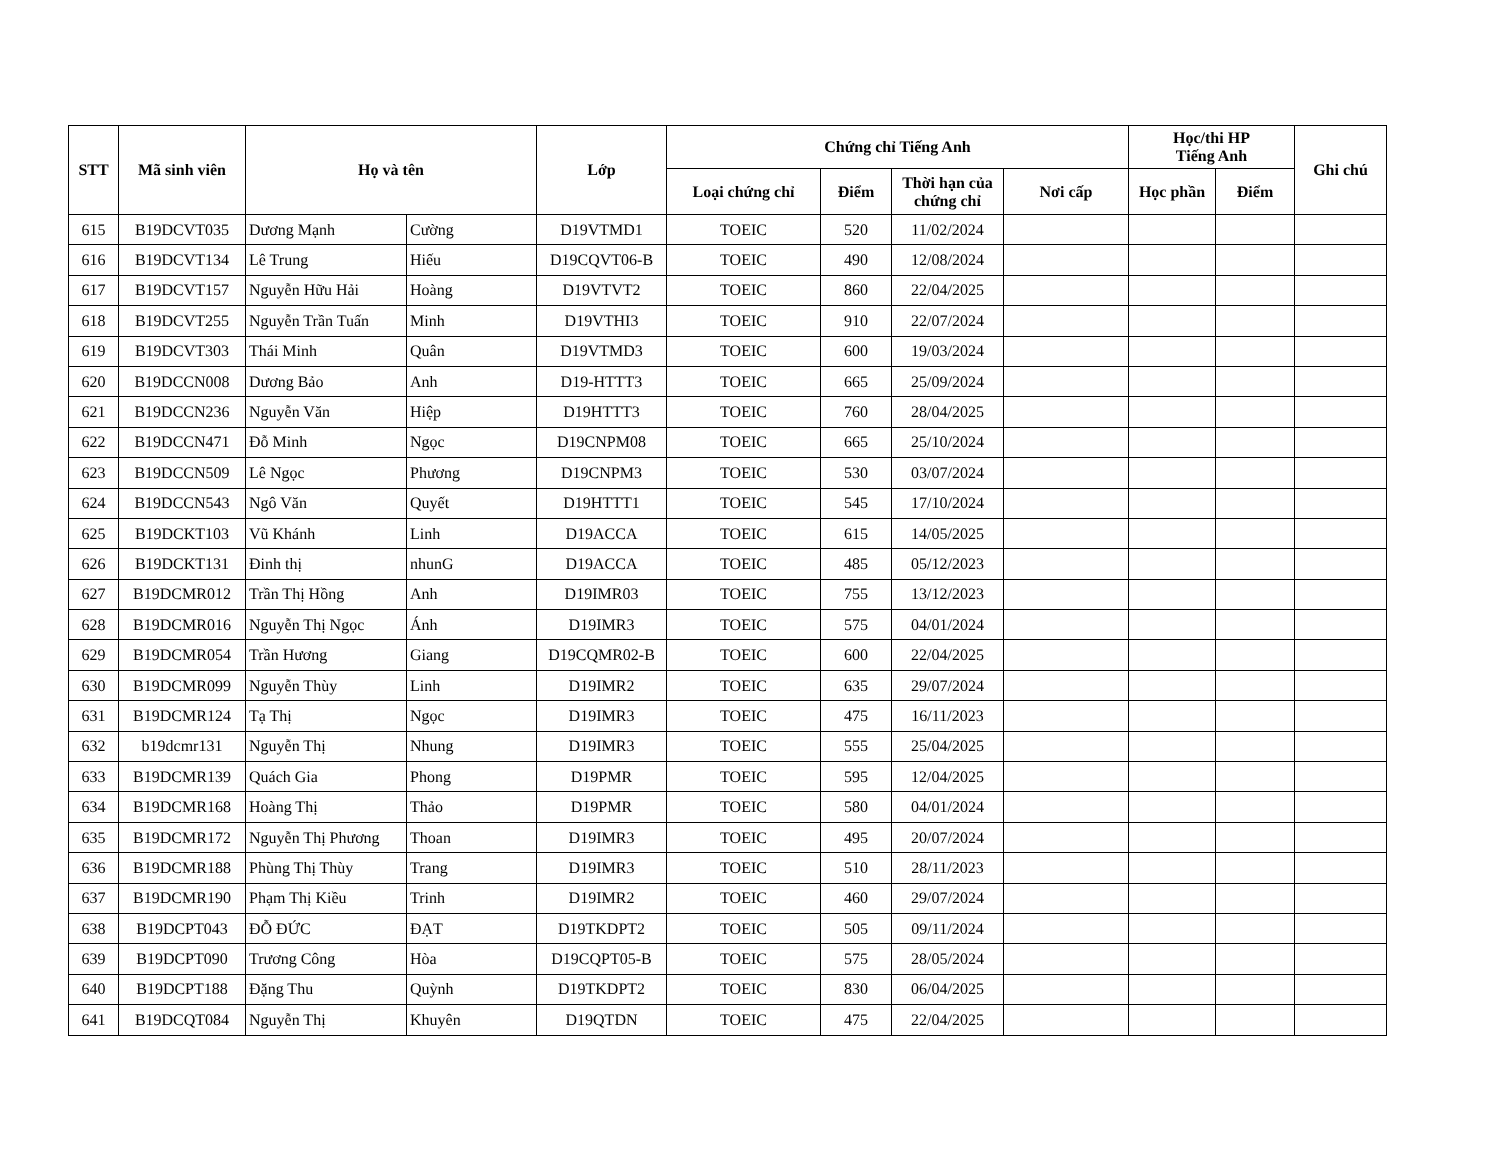| STT | Mã sinh viên | Họ và tên | | Lớp | Chứng chỉ Tiếng Anh | | | | Học/thi HP Tiếng Anh | | Ghi chú |
| --- | --- | --- | --- | --- | --- | --- | --- | --- | --- | --- | --- |
| | | | | | Loại chứng chỉ | Điểm | Thời hạn của chứng chỉ | Nơi cấp | Học phần | Điểm | |
| 615 | B19DCVT035 | Dương Mạnh | Cường | D19VTMD1 | TOEIC | 520 | 11/02/2024 | | | | |
| 616 | B19DCVT134 | Lê Trung | Hiếu | D19CQVT06-B | TOEIC | 490 | 12/08/2024 | | | | |
| 617 | B19DCVT157 | Nguyễn Hữu Hải | Hoàng | D19VTVT2 | TOEIC | 860 | 22/04/2025 | | | | |
| 618 | B19DCVT255 | Nguyễn Trần Tuấn | Minh | D19VTHI3 | TOEIC | 910 | 22/07/2024 | | | | |
| 619 | B19DCVT303 | Thái Minh | Quân | D19VTMD3 | TOEIC | 600 | 19/03/2024 | | | | |
| 620 | B19DCCN008 | Dương Bảo | Anh | D19-HTTT3 | TOEIC | 665 | 25/09/2024 | | | | |
| 621 | B19DCCN236 | Nguyễn Văn | Hiệp | D19HTTT3 | TOEIC | 760 | 28/04/2025 | | | | |
| 622 | B19DCCN471 | Đỗ Minh | Ngọc | D19CNPM08 | TOEIC | 665 | 25/10/2024 | | | | |
| 623 | B19DCCN509 | Lê Ngọc | Phương | D19CNPM3 | TOEIC | 530 | 03/07/2024 | | | | |
| 624 | B19DCCN543 | Ngô Văn | Quyết | D19HTTT1 | TOEIC | 545 | 17/10/2024 | | | | |
| 625 | B19DCKT103 | Vũ Khánh | Linh | D19ACCA | TOEIC | 615 | 14/05/2025 | | | | |
| 626 | B19DCKT131 | Đinh thị | nhunG | D19ACCA | TOEIC | 485 | 05/12/2023 | | | | |
| 627 | B19DCMR012 | Trần Thị Hồng | Anh | D19IMR03 | TOEIC | 755 | 13/12/2023 | | | | |
| 628 | B19DCMR016 | Nguyễn Thị Ngọc | Ánh | D19IMR3 | TOEIC | 575 | 04/01/2024 | | | | |
| 629 | B19DCMR054 | Trần Hương | Giang | D19CQMR02-B | TOEIC | 600 | 22/04/2025 | | | | |
| 630 | B19DCMR099 | Nguyễn Thùy | Linh | D19IMR2 | TOEIC | 635 | 29/07/2024 | | | | |
| 631 | B19DCMR124 | Tạ Thị | Ngọc | D19IMR3 | TOEIC | 475 | 16/11/2023 | | | | |
| 632 | b19dcmr131 | Nguyễn Thị | Nhung | D19IMR3 | TOEIC | 555 | 25/04/2025 | | | | |
| 633 | B19DCMR139 | Quách Gia | Phong | D19PMR | TOEIC | 595 | 12/04/2025 | | | | |
| 634 | B19DCMR168 | Hoàng Thị | Thảo | D19PMR | TOEIC | 580 | 04/01/2024 | | | | |
| 635 | B19DCMR172 | Nguyễn Thị Phương | Thoan | D19IMR3 | TOEIC | 495 | 20/07/2024 | | | | |
| 636 | B19DCMR188 | Phùng Thị Thùy | Trang | D19IMR3 | TOEIC | 510 | 28/11/2023 | | | | |
| 637 | B19DCMR190 | Phạm Thị Kiều | Trinh | D19IMR2 | TOEIC | 460 | 29/07/2024 | | | | |
| 638 | B19DCPT043 | ĐỖ ĐỨC | ĐẠT | D19TKDPT2 | TOEIC | 505 | 09/11/2024 | | | | |
| 639 | B19DCPT090 | Trương Công | Hòa | D19CQPT05-B | TOEIC | 575 | 28/05/2024 | | | | |
| 640 | B19DCPT188 | Đặng Thu | Quỳnh | D19TKDPT2 | TOEIC | 830 | 06/04/2025 | | | | |
| 641 | B19DCQT084 | Nguyễn Thị | Khuyên | D19QTDN | TOEIC | 475 | 22/04/2025 | | | | |